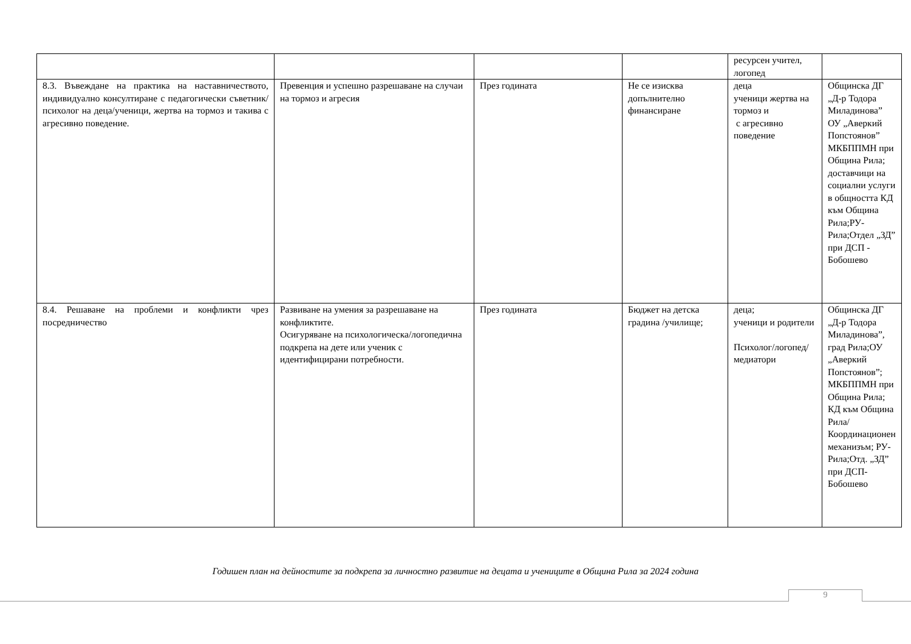| | | | | ресурсен учител, логопед | |
| 8.3. Въвеждане на практика на наставничеството, индивидуално консултиране с педагогически съветник/психолог на деца/ученици, жертва на тормоз и такива с агресивно поведение. | Превенция и успешно разрешаване на случаи на тормоз и агресия | През годината | Не се изисква допълнително финансиране | деца ученици жертва на тормоз и с агресивно поведение | Общинска ДГ „Д-р Тодора Миладинова” ОУ „Аверкий Попстоянов” МКБППМН при Община Рила; доставчици на социални услуги в общността КД към Община Рила;РУ-Рила;Отдел „ЗД” при ДСП - Бобошево |
| 8.4. Решаване на проблеми и конфликти чрез посредничество | Развиване на умения за разрешаване на конфликтите. Осигуряване на психологическа/логопедична подкрепа на дете или ученик с идентифицирани потребности. | През годината | Бюджет на детска градина /училище; | деца; ученици и родители Психолог/логопед/медиатори | Общинска ДГ „Д-р Тодора Миладинова”, град Рила;ОУ „Аверкий Попстоянов”; МКБППМН при Община Рила; КД към Община Рила/ Координационен механизъм; РУ-Рила;Отд. „ЗД” при ДСП-Бобошево |
Годишен план на дейностите за подкрепа за личностно развитие на децата и учениците в Община Рила за 2024 година
9